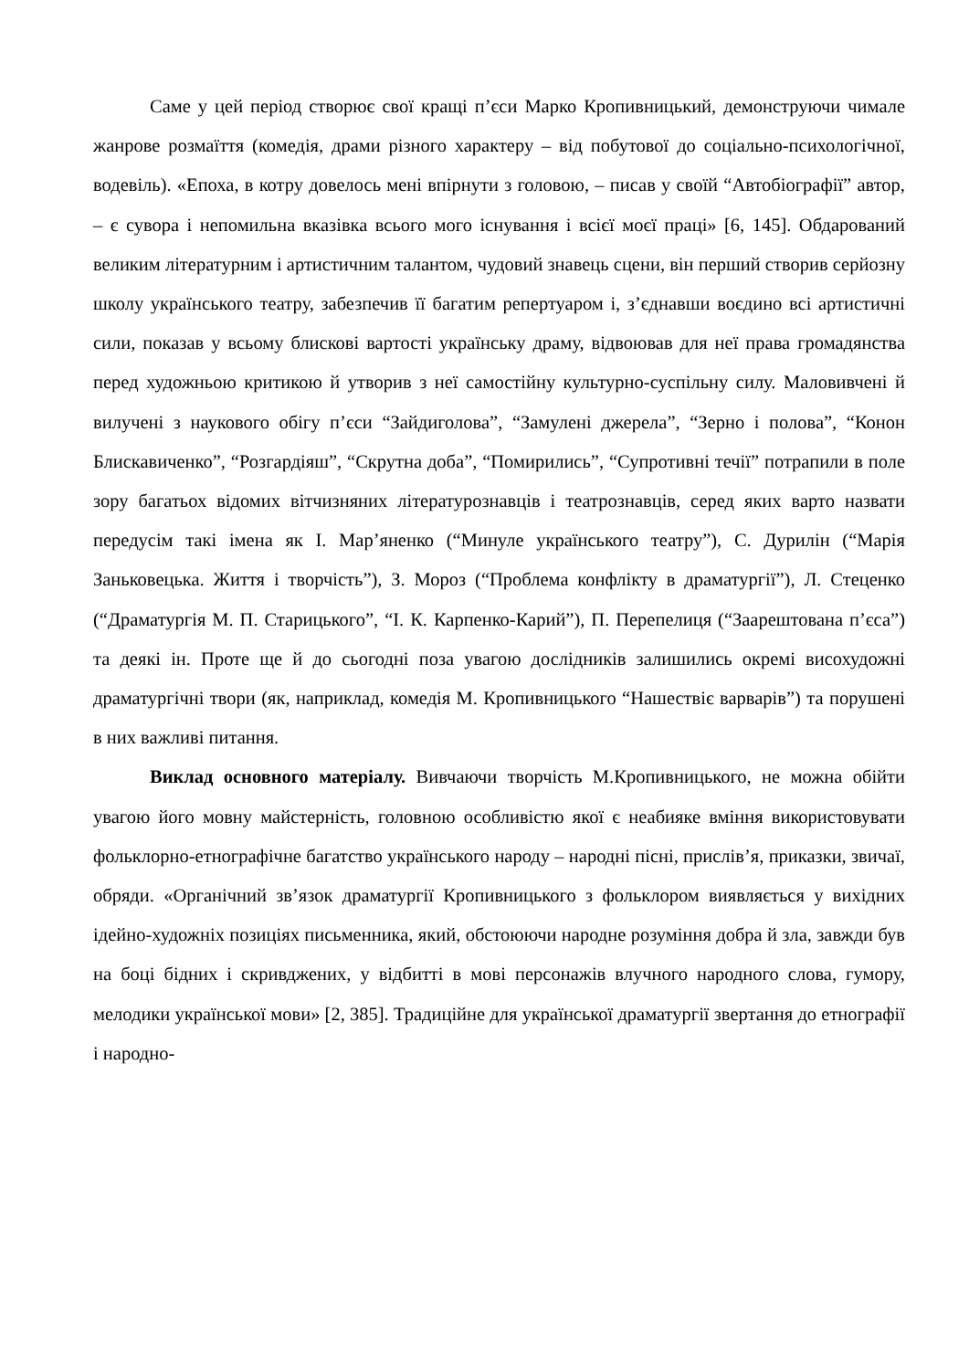Саме у цей період створює свої кращі п’єси Марко Кропивницький, демонструючи чимале жанрове розмаїття (комедія, драми різного характеру – від побутової до соціально-психологічної, водевіль). «Епоха, в котру довелось мені впірнути з головою, – писав у своїй “Автобіографії” автор, – є сувора і непомильна вказівка всього мого існування і всієї моєї праці» [6, 145]. Обдарований великим літературним і артистичним талантом, чудовий знавець сцени, він перший створив серйозну школу українського театру, забезпечив її багатим репертуаром і, з’єднавши воєдино всі артистичні сили, показав у всьому блискові вартості українську драму, відвоював для неї права громадянства перед художньою критикою й утворив з неї самостійну культурно-суспільну силу. Маловивчені й вилучені з наукового обігу п’єси “Зайдиголова”, “Замулені джерела”, “Зерно і полова”, “Конон Блискавиченко”, “Розгардіяш”, “Скрутна доба”, “Помирились”, “Супротивні течії” потрапили в поле зору багатьох відомих вітчизняних літературознавців і театрознавців, серед яких варто назвати передусім такі імена як І. Мар’яненко (“Минуле українського театру”), С. Дурилін (“Марія Заньковецька. Життя і творчість”), З. Мороз (“Проблема конфлікту в драматургії”), Л. Стеценко (“Драматургія М. П. Старицького”, “І. К. Карпенко-Карий”), П. Перепелиця (“Заарештована п’єса”) та деякі ін. Проте ще й до сьогодні поза увагою дослідників залишились окремі висохудожні драматургічні твори (як, наприклад, комедія М. Кропивницького “Нашествіє варварів”) та порушені в них важливі питання.
Виклад основного матеріалу. Вивчаючи творчість М.Кропивницького, не можна обійти увагою його мовну майстерність, головною особливістю якої є неабияке вміння використовувати фольклорно-етнографічне багатство українського народу – народні пісні, прислів’я, приказки, звичаї, обряди. «Органічний зв’язок драматургії Кропивницького з фольклором виявляється у вихідних ідейно-художніх позиціях письменника, який, обстоюючи народне розуміння добра й зла, завжди був на боці бідних і скривджених, у відбитті в мові персонажів влучного народного слова, гумору, мелодики української мови» [2, 385]. Традиційне для української драматургії звертання до етнографії і народно-